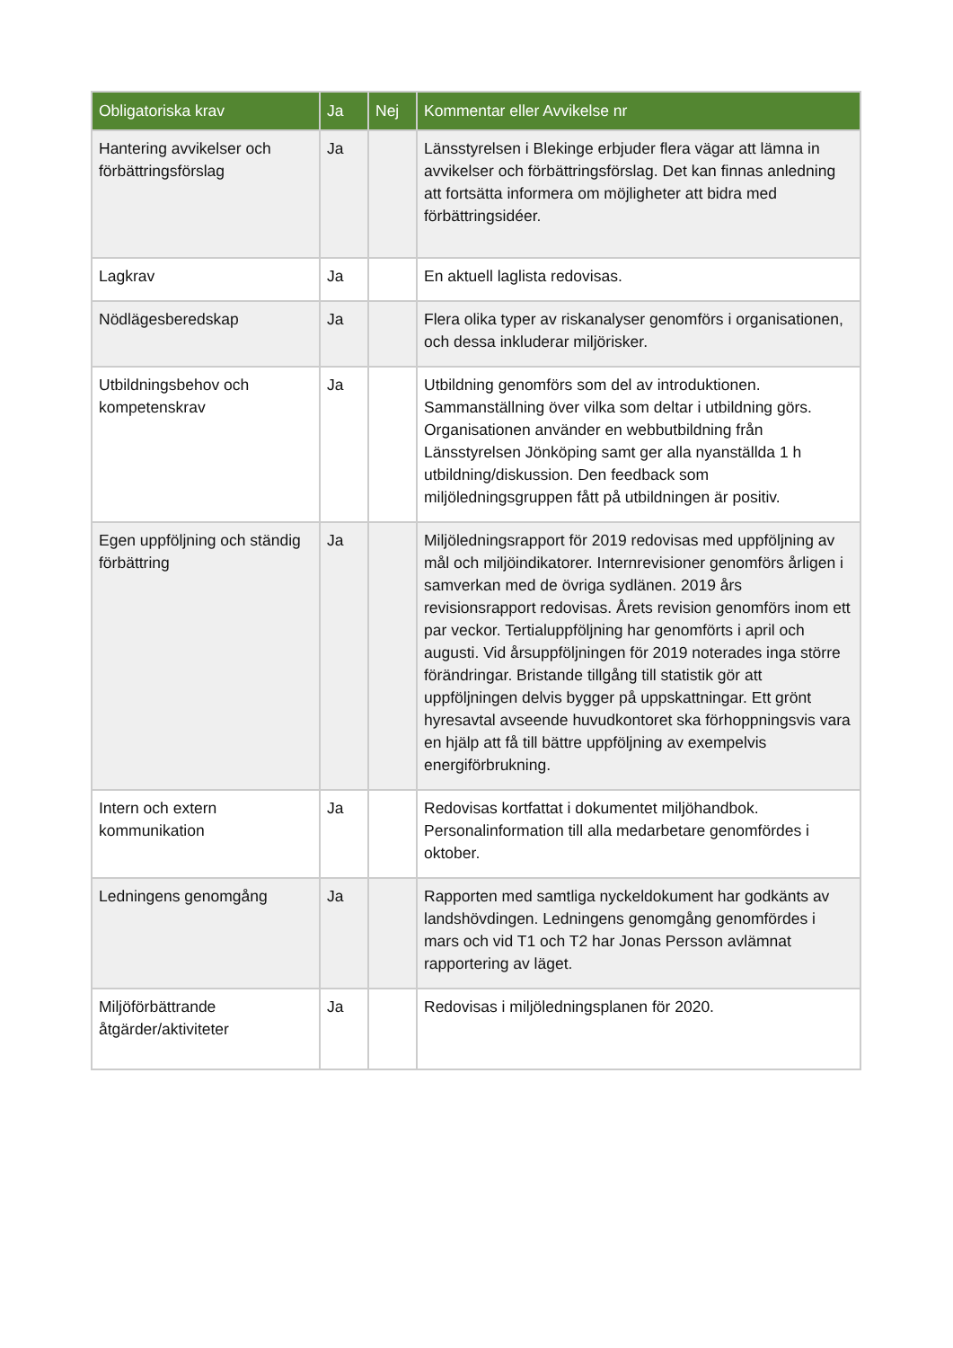| Obligatoriska krav | Ja | Nej | Kommentar eller Avvikelse nr |
| --- | --- | --- | --- |
| Hantering avvikelser och förbättringsförslag | Ja | | Länsstyrelsen i Blekinge erbjuder flera vägar att lämna in avvikelser och förbättringsförslag. Det kan finnas anledning att fortsätta informera om möjligheter att bidra med förbättringsidéer. |
| Lagkrav | Ja | | En aktuell laglista redovisas. |
| Nödlägesberedskap | Ja | | Flera olika typer av riskanalyser genomförs i organisationen, och dessa inkluderar miljörisker. |
| Utbildningsbehov och kompetenskrav | Ja | | Utbildning genomförs som del av introduktionen. Sammanställning över vilka som deltar i utbildning görs. Organisationen använder en webbutbildning från Länsstyrelsen Jönköping samt ger alla nyanställda 1 h utbildning/diskussion. Den feedback som miljöledningsgruppen fått på utbildningen är positiv. |
| Egen uppföljning och ständig förbättring | Ja | | Miljöledningsrapport för 2019 redovisas med uppföljning av mål och miljöindikatorer. Internrevisioner genomförs årligen i samverkan med de övriga sydlänen. 2019 års revisionsrapport redovisas. Årets revision genomförs inom ett par veckor. Tertialuppföljning har genomförts i april och augusti. Vid årsuppföljningen för 2019 noterades inga större förändringar. Bristande tillgång till statistik gör att uppföljningen delvis bygger på uppskattningar. Ett grönt hyresavtal avseende huvudkontoret ska förhoppningsvis vara en hjälp att få till bättre uppföljning av exempelvis energiförbrukning. |
| Intern och extern kommunikation | Ja | | Redovisas kortfattat i dokumentet miljöhandbok. Personalinformation till alla medarbetare genomfördes i oktober. |
| Ledningens genomgång | Ja | | Rapporten med samtliga nyckeldokument har godkänts av landshövdingen. Ledningens genomgång genomfördes i mars och vid T1 och T2 har Jonas Persson avlämnat rapportering av läget. |
| Miljöförbättrande åtgärder/aktiviteter | Ja | | Redovisas i miljöledningsplanen för 2020. |